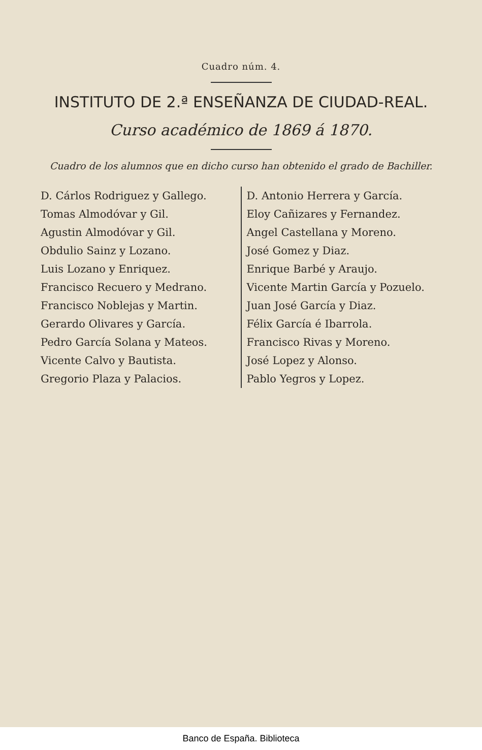Cuadro núm. 4.
INSTITUTO DE 2.ª ENSEÑANZA DE CIUDAD-REAL.
Curso académico de 1869 á 1870.
Cuadro de los alumnos que en dicho curso han obtenido el grado de Bachiller.
| D. Cárlos Rodriguez y Gallego. | D. Antonio Herrera y García. |
| Tomas Almodóvar y Gil. | Eloy Cañizares y Fernandez. |
| Agustin Almodóvar y Gil. | Angel Castellana y Moreno. |
| Obdulio Sainz y Lozano. | José Gomez y Diaz. |
| Luis Lozano y Enriquez. | Enrique Barbé y Araujo. |
| Francisco Recuero y Medrano. | Vicente Martin García y Pozuelo. |
| Francisco Noblejas y Martin. | Juan José García y Diaz. |
| Gerardo Olivares y García. | Félix García é Ibarrola. |
| Pedro García Solana y Mateos. | Francisco Rivas y Moreno. |
| Vicente Calvo y Bautista. | José Lopez y Alonso. |
| Gregorio Plaza y Palacios. | Pablo Yegros y Lopez. |
Banco de España. Biblioteca